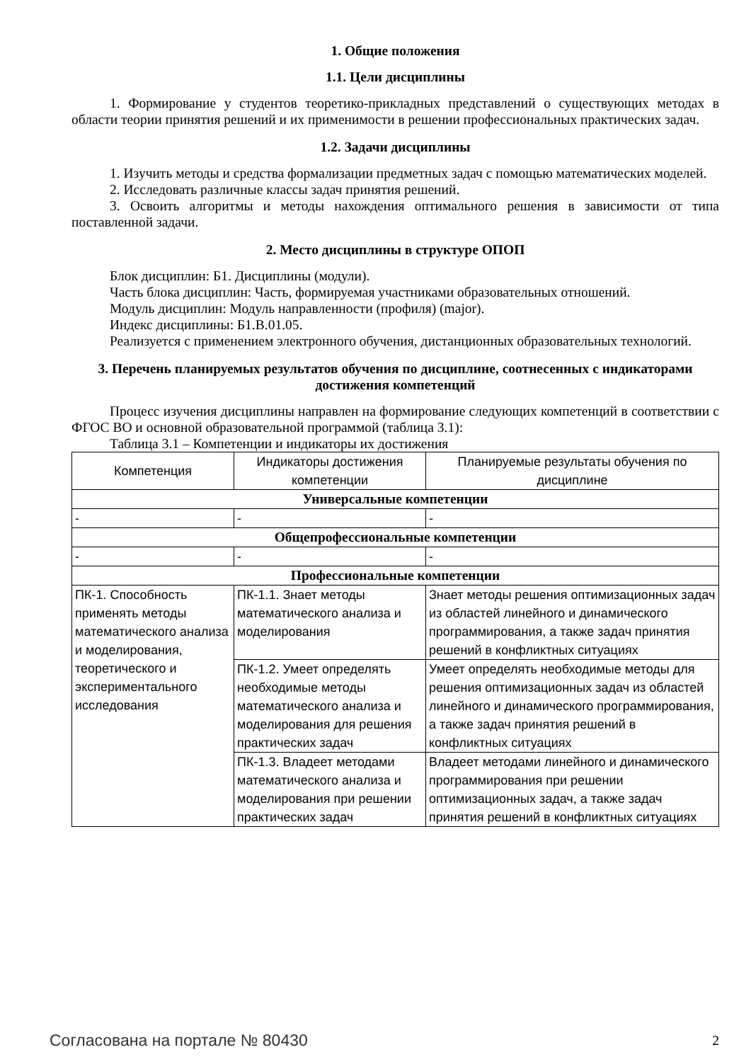1. Общие положения
1.1. Цели дисциплины
1. Формирование у студентов теоретико-прикладных представлений о существующих методах в области теории принятия решений и их применимости в решении профессиональных практических задач.
1.2. Задачи дисциплины
1. Изучить методы и средства формализации предметных задач с помощью математических моделей.
2. Исследовать различные классы задач принятия решений.
3. Освоить алгоритмы и методы нахождения оптимального решения в зависимости от типа поставленной задачи.
2. Место дисциплины в структуре ОПОП
Блок дисциплин: Б1. Дисциплины (модули).
Часть блока дисциплин: Часть, формируемая участниками образовательных отношений.
Модуль дисциплин: Модуль направленности (профиля) (major).
Индекс дисциплины: Б1.В.01.05.
Реализуется с применением электронного обучения, дистанционных образовательных технологий.
3. Перечень планируемых результатов обучения по дисциплине, соотнесенных с индикаторами достижения компетенций
Процесс изучения дисциплины направлен на формирование следующих компетенций в соответствии с ФГОС ВО и основной образовательной программой (таблица 3.1):
Таблица 3.1 – Компетенции и индикаторы их достижения
| Компетенция | Индикаторы достижения компетенции | Планируемые результаты обучения по дисциплине |
| --- | --- | --- |
| Универсальные компетенции | | |
| - | - | - |
| Общепрофессиональные компетенции | | |
| - | - | - |
| Профессиональные компетенции | | |
| ПК-1. Способность применять методы математического анализа и моделирования, теоретического и экспериментального исследования | ПК-1.1. Знает методы математического анализа и моделирования | Знает методы решения оптимизационных задач из областей линейного и динамического программирования, а также задач принятия решений в конфликтных ситуациях |
| | ПК-1.2. Умеет определять необходимые методы математического анализа и моделирования для решения практических задач | Умеет определять необходимые методы для решения оптимизационных задач из областей линейного и динамического программирования, а также задач принятия решений в конфликтных ситуациях |
| | ПК-1.3. Владеет методами математического анализа и моделирования при решении практических задач | Владеет методами линейного и динамического программирования при решении оптимизационных задач, а также задач принятия решений в конфликтных ситуациях |
Согласована на портале № 80430 2